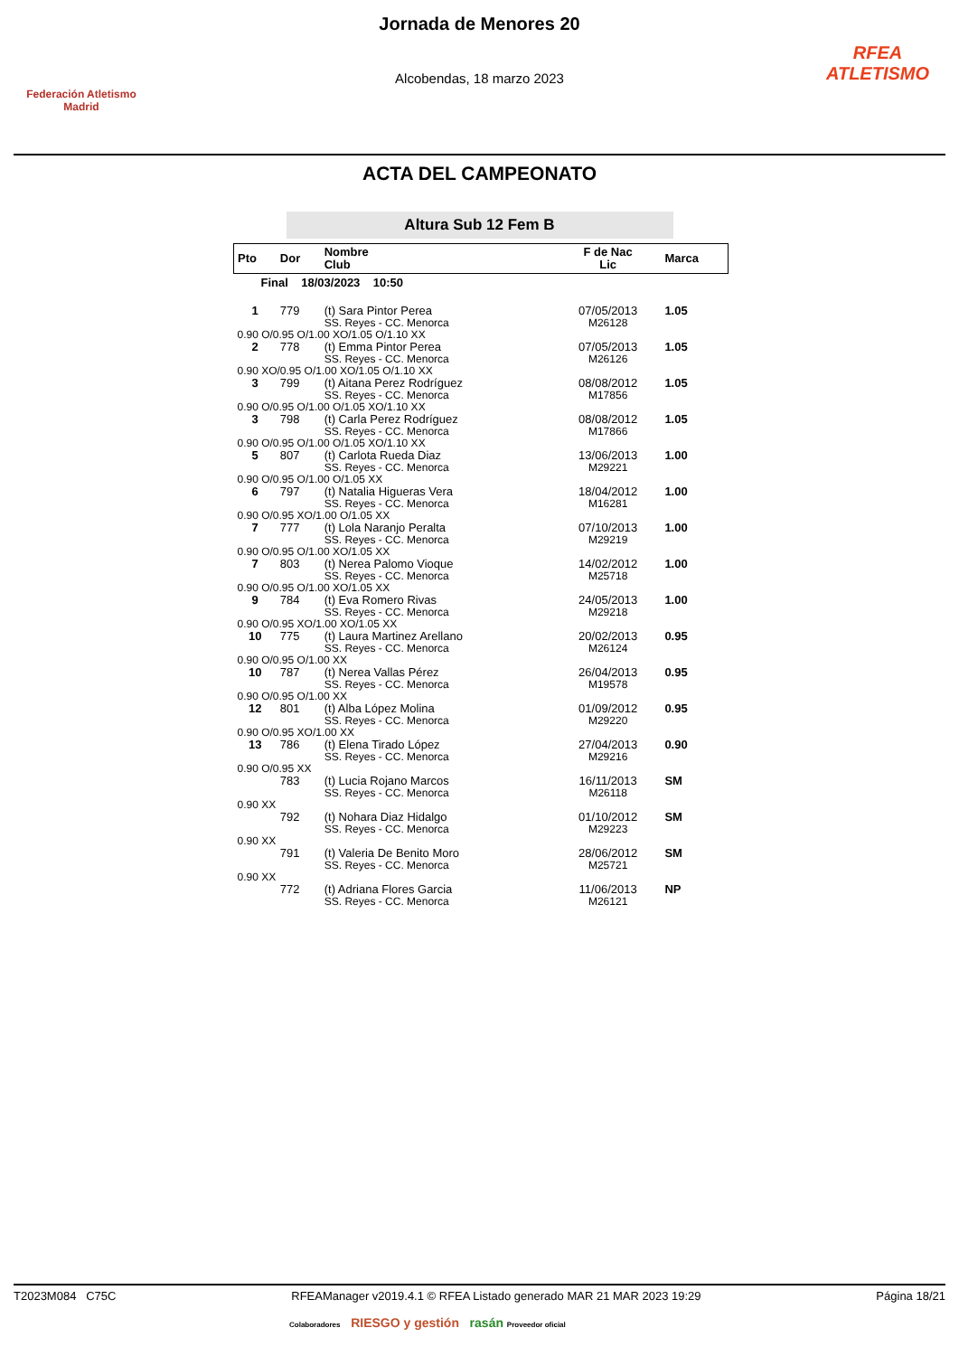Federación Atletismo
Madrid
Jornada de Menores 20
Alcobendas, 18 marzo 2023
RFEA
ATLETISMO
ACTA DEL CAMPEONATO
Altura Sub 12 Fem B
| Pto | Dor | Nombre Club | F de Nac Lic | Marca |
| --- | --- | --- | --- | --- |
| Final 18/03/2023 10:50 | | | | |
| 1 | 779 | (t) Sara Pintor Perea SS. Reyes - CC. Menorca | 07/05/2013 M26128 | 1.05 |
| 0.90 O/0.95 O/1.00 XO/1.05 O/1.10 XX | | | | |
| 2 | 778 | (t) Emma Pintor Perea SS. Reyes - CC. Menorca | 07/05/2013 M26126 | 1.05 |
| 0.90 XO/0.95 O/1.00 XO/1.05 O/1.10 XX | | | | |
| 3 | 799 | (t) Aitana Perez Rodríguez SS. Reyes - CC. Menorca | 08/08/2012 M17856 | 1.05 |
| 0.90 O/0.95 O/1.00 O/1.05 XO/1.10 XX | | | | |
| 3 | 798 | (t) Carla Perez Rodríguez SS. Reyes - CC. Menorca | 08/08/2012 M17866 | 1.05 |
| 0.90 O/0.95 O/1.00 O/1.05 XO/1.10 XX | | | | |
| 5 | 807 | (t) Carlota Rueda Diaz SS. Reyes - CC. Menorca | 13/06/2013 M29221 | 1.00 |
| 0.90 O/0.95 O/1.00 O/1.05 XX | | | | |
| 6 | 797 | (t) Natalia Higueras Vera SS. Reyes - CC. Menorca | 18/04/2012 M16281 | 1.00 |
| 0.90 O/0.95 XO/1.00 O/1.05 XX | | | | |
| 7 | 777 | (t) Lola Naranjo Peralta SS. Reyes - CC. Menorca | 07/10/2013 M29219 | 1.00 |
| 0.90 O/0.95 O/1.00 XO/1.05 XX | | | | |
| 7 | 803 | (t) Nerea Palomo Vioque SS. Reyes - CC. Menorca | 14/02/2012 M25718 | 1.00 |
| 0.90 O/0.95 O/1.00 XO/1.05 XX | | | | |
| 9 | 784 | (t) Eva Romero Rivas SS. Reyes - CC. Menorca | 24/05/2013 M29218 | 1.00 |
| 0.90 O/0.95 XO/1.00 XO/1.05 XX | | | | |
| 10 | 775 | (t) Laura Martinez Arellano SS. Reyes - CC. Menorca | 20/02/2013 M26124 | 0.95 |
| 0.90 O/0.95 O/1.00 XX | | | | |
| 10 | 787 | (t) Nerea Vallas Pérez SS. Reyes - CC. Menorca | 26/04/2013 M19578 | 0.95 |
| 0.90 O/0.95 O/1.00 XX | | | | |
| 12 | 801 | (t) Alba López Molina SS. Reyes - CC. Menorca | 01/09/2012 M29220 | 0.95 |
| 0.90 O/0.95 XO/1.00 XX | | | | |
| 13 | 786 | (t) Elena Tirado López SS. Reyes - CC. Menorca | 27/04/2013 M29216 | 0.90 |
| 0.90 O/0.95 XX | | | | |
| | 783 | (t) Lucia Rojano Marcos SS. Reyes - CC. Menorca | 16/11/2013 M26118 | SM |
| 0.90 XX | | | | |
| | 792 | (t) Nohara Diaz Hidalgo SS. Reyes - CC. Menorca | 01/10/2012 M29223 | SM |
| 0.90 XX | | | | |
| | 791 | (t) Valeria De Benito Moro SS. Reyes - CC. Menorca | 28/06/2012 M25721 | SM |
| 0.90 XX | | | | |
| | 772 | (t) Adriana Flores Garcia SS. Reyes - CC. Menorca | 11/06/2013 M26121 | NP |
T2023M084 C75C RFEAManager v2019.4.1 © RFEA Listado generado MAR 21 MAR 2023 19:29 Página 18/21
Colaboradores RIESGO y gestión rasán Proveedor oficial